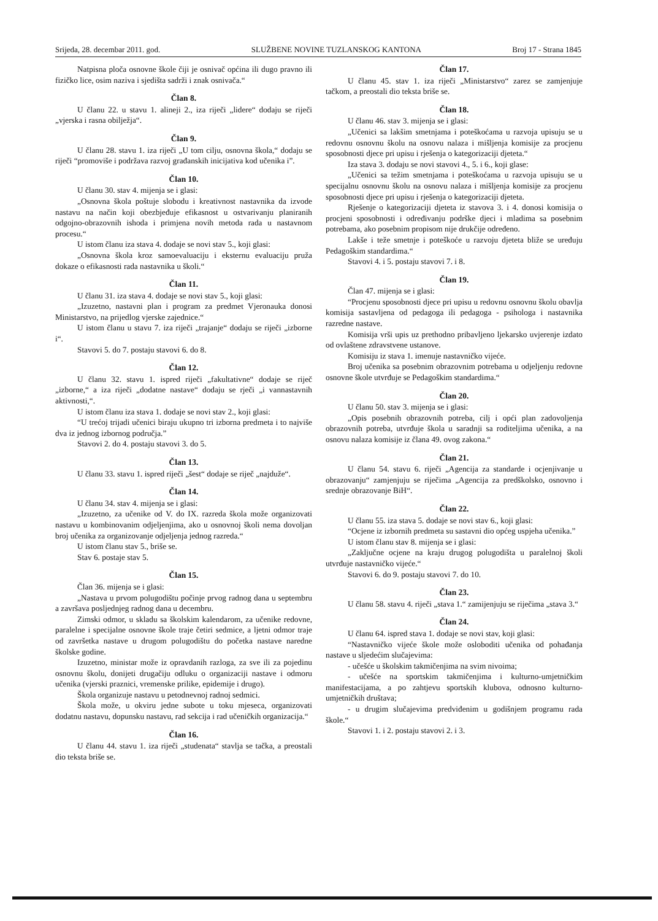Srijeda, 28. decembar 2011. god. SLUŽBENE NOVINE TUZLANSKOG KANTONA Broj 17 - Strana 1845
Natpisna ploča osnovne škole čiji je osnivač općina ili dugo pravno ili fizičko lice, osim naziva i sjedišta sadrži i znak osnivača.“
Član 8.
U članu 22. u stavu 1. alineji 2., iza riječi „lidere“ dodaju se riječi „vjerska i rasna obilježja“.
Član 9.
U članu 28. stavu 1. iza riječi „U tom cilju, osnovna škola,“ dodaju se riječi “promoviše i podržava razvoj građanskih inicijativa kod učenika i”.
Član 10.
U članu 30. stav 4. mijenja se i glasi:
„Osnovna škola poštuje slobodu i kreativnost nastavnika da izvode nastavu na način koji obezbjeđuje efikasnost u ostvarivanju planiranih odgojno-obrazovnih ishoda i primjena novih metoda rada u nastavnom procesu.“
U istom članu iza stava 4. dodaje se novi stav 5., koji glasi:
„Osnovna škola kroz samoevaluaciju i eksternu evaluaciju pruža dokaze o efikasnosti rada nastavnika u školi.“
Član 11.
U članu 31. iza stava 4. dodaje se novi stav 5., koji glasi:
„Izuzetno, nastavni plan i program za predmet Vjeronauka donosi Ministarstvo, na prijedlog vjerske zajednice.“
U istom članu u stavu 7. iza riječi „trajanje“ dodaju se riječi „izborne i“.
Stavovi 5. do 7. postaju stavovi 6. do 8.
Član 12.
U članu 32. stavu 1. ispred riječi „fakultativne“ dodaje se riječ „izborne,“ a iza riječi „dodatne nastave“ dodaju se rječi „i vannastavnih aktivnosti,“.
U istom članu iza stava 1. dodaje se novi stav 2., koji glasi:
“U trećoj trijadi učenici biraju ukupno tri izborna predmeta i to najviše dva iz jednog izbornog područja.”
Stavovi 2. do 4. postaju stavovi 3. do 5.
Član 13.
U članu 33. stavu 1. ispred riječi „šest“ dodaje se riječ „najduže“.
Član 14.
U članu 34. stav 4. mijenja se i glasi:
„Izuzetno, za učenike od V. do IX. razreda škola može organizovati nastavu u kombinovanim odjeljenjima, ako u osnovnoj školi nema dovoljan broj učenika za organizovanje odjeljenja jednog razreda.“
U istom članu stav 5., briše se.
Stav 6. postaje stav 5.
Član 15.
Član 36. mijenja se i glasi:
„Nastava u prvom polugodištu počinje prvog radnog dana u septembru a završava posljednjeg radnog dana u decembru.
Zimski odmor, u skladu sa školskim kalendarom, za učenike redovne, paralelne i specijalne osnovne škole traje četiri sedmice, a ljetni odmor traje od završetka nastave u drugom polugodištu do početka nastave naredne školske godine.
Izuzetno, ministar može iz opravdanih razloga, za sve ili za pojedinu osnovnu školu, donijeti drugačiju odluku o organizaciji nastave i odmoru učenika (vjerski praznici, vremenske prilike, epidemije i drugo).
Škola organizuje nastavu u petodnevnoj radnoj sedmici.
Škola može, u okviru jedne subote u toku mjeseca, organizovati dodatnu nastavu, dopunsku nastavu, rad sekcija i rad učeničkih organizacija.“
Član 16.
U članu 44. stavu 1. iza riječi „studenata“ stavlja se tačka, a preostali dio teksta briše se.
Član 17.
U članu 45. stav 1. iza riječi „Ministarstvo“ zarez se zamjenjuje tačkom, a preostali dio teksta briše se.
Član 18.
U članu 46. stav 3. mijenja se i glasi:
„Učenici sa lakšim smetnjama i poteškoćama u razvoja upisuju se u redovnu osnovnu školu na osnovu nalaza i mišljenja komisije za procjenu sposobnosti djece pri upisu i rješenja o kategorizaciji djeteta.“
Iza stava 3. dodaju se novi stavovi 4., 5. i 6., koji glase:
„Učenici sa težim smetnjama i poteškoćama u razvoja upisuju se u specijalnu osnovnu školu na osnovu nalaza i mišljenja komisije za procjenu sposobnosti djece pri upisu i rješenja o kategorizaciji djeteta.
Rješenje o kategorizaciji djeteta iz stavova 3. i 4. donosi komisija o procjeni sposobnosti i određivanju podrške djeci i mladima sa posebnim potrebama, ako posebnim propisom nije drukčije određeno.
Lakše i teže smetnje i poteškoće u razvoju djeteta bliže se uređuju Pedagoškim standardima.“
Stavovi 4. i 5. postaju stavovi 7. i 8.
Član 19.
Član 47. mijenja se i glasi:
“Procjenu sposobnosti djece pri upisu u redovnu osnovnu školu obavlja komisija sastavljena od pedagoga ili pedagoga - psihologa i nastavnika razredne nastave.
Komisija vrši upis uz prethodno pribavljeno ljekarsko uvjerenje izdato od ovlaštene zdravstvene ustanove.
Komisiju iz stava 1. imenuje nastavničko vijeće.
Broj učenika sa posebnim obrazovnim potrebama u odjeljenju redovne osnovne škole utvrđuje se Pedagoškim standardima.“
Član 20.
U članu 50. stav 3. mijenja se i glasi:
„Opis posebnih obrazovnih potreba, cilj i opći plan zadovoljenja obrazovnih potreba, utvrđuje škola u saradnji sa roditeljima učenika, a na osnovu nalaza komisije iz člana 49. ovog zakona.“
Član 21.
U članu 54. stavu 6. riječi „Agencija za standarde i ocjenjivanje u obrazovanju“ zamjenjuju se riječima „Agencija za predškolsko, osnovno i srednje obrazovanje BiH“.
Član 22.
U članu 55. iza stava 5. dodaje se novi stav 6., koji glasi:
“Ocjene iz izbornih predmeta su sastavni dio općeg uspjeha učenika.”
U istom članu stav 8. mijenja se i glasi:
„Zaključne ocjene na kraju drugog polugodišta u paralelnoj školi utvrđuje nastavničko vijeće.“
Stavovi 6. do 9. postaju stavovi 7. do 10.
Član 23.
U članu 58. stavu 4. riječi „stava 1.“ zamijenjuju se riječima „stava 3.“
Član 24.
U članu 64. ispred stava 1. dodaje se novi stav, koji glasi:
“Nastavničko vijeće škole može osloboditi učenika od pohađanja nastave u sljedećim slučajevima:
- učešće u školskim takmičenjima na svim nivoima;
- učešće na sportskim takmičenjima i kulturno-umjetničkim manifestacijama, a po zahtjevu sportskih klubova, odnosno kulturno-umjetničkih društava;
- u drugim slučajevima predviđenim u godišnjem programu rada škole.“
Stavovi 1. i 2. postaju stavovi 2. i 3.